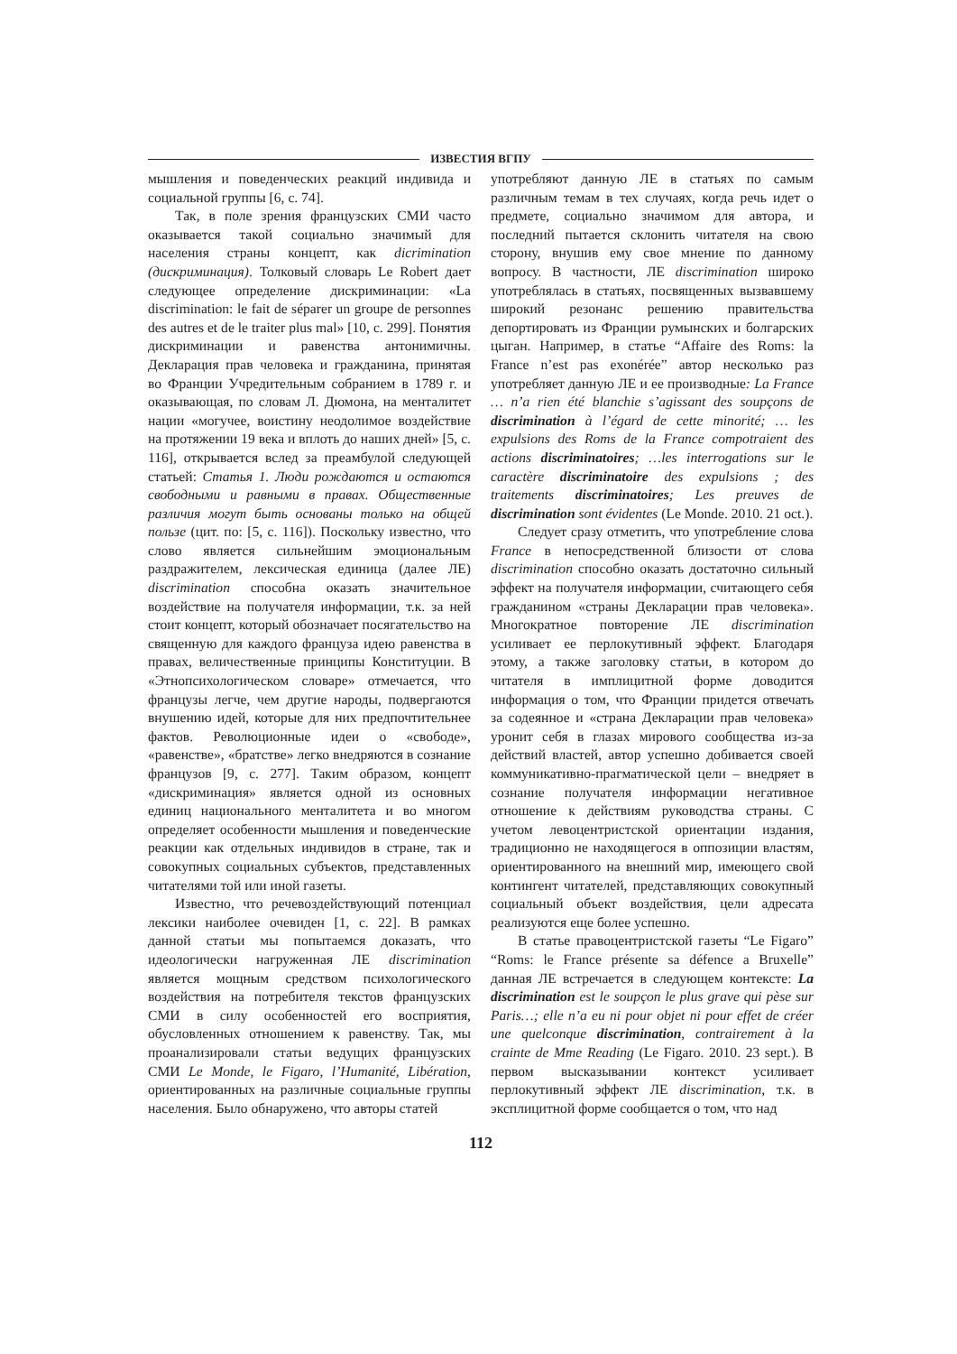ИЗВЕСТИЯ ВГПУ
мышления и поведенческих реакций индивида и социальной группы [6, с. 74].
Так, в поле зрения французских СМИ часто оказывается такой социально значимый для населения страны концепт, как dicrimination (дискриминация). Толковый словарь Le Robert дает следующее определение дискриминации: «La discrimination: le fait de séparer un groupe de personnes des autres et de le traiter plus mal» [10, с. 299]. Понятия дискриминации и равенства антонимичны. Декларация прав человека и гражданина, принятая во Франции Учредительным собранием в 1789 г. и оказывающая, по словам Л. Дюмона, на менталитет нации «могучее, воистину неодолимое воздействие на протяжении 19 века и вплоть до наших дней» [5, с. 116], открывается вслед за преамбулой следующей статьей: Статья 1. Люди рождаются и остаются свободными и равными в правах. Общественные различия могут быть основаны только на общей пользе (цит. по: [5, с. 116]). Поскольку известно, что слово является сильнейшим эмоциональным раздражителем, лексическая единица (далее ЛЕ) discrimination способна оказать значительное воздействие на получателя информации, т.к. за ней стоит концепт, который обозначает посягательство на священную для каждого француза идею равенства в правах, величественные принципы Конституции. В «Этнопсихологическом словаре» отмечается, что французы легче, чем другие народы, подвергаются внушению идей, которые для них предпочтительнее фактов. Революционные идеи о «свободе», «равенстве», «братстве» легко внедряются в сознание французов [9, с. 277]. Таким образом, концепт «дискриминация» является одной из основных единиц национального менталитета и во многом определяет особенности мышления и поведенческие реакции как отдельных индивидов в стране, так и совокупных социальных субъектов, представленных читателями той или иной газеты.
Известно, что речевоздействующий потенциал лексики наиболее очевиден [1, с. 22]. В рамках данной статьи мы попытаемся доказать, что идеологически нагруженная ЛЕ discrimination является мощным средством психологического воздействия на потребителя текстов французских СМИ в силу особенностей его восприятия, обусловленных отношением к равенству. Так, мы проанализировали статьи ведущих французских СМИ Le Monde, le Figaro, l’Humanité, Libération, ориентированных на различные социальные группы населения. Было обнаружено, что авторы статей
употребляют данную ЛЕ в статьях по самым различным темам в тех случаях, когда речь идет о предмете, социально значимом для автора, и последний пытается склонить читателя на свою сторону, внушив ему свое мнение по данному вопросу. В частности, ЛЕ discrimination широко употреблялась в статьях, посвященных вызвавшему широкий резонанс решению правительства депортировать из Франции румынских и болгарских цыган. Например, в статье “Affaire des Roms: la France n’est pas exonérée” автор несколько раз употребляет данную ЛЕ и ее производные: La France … n’a rien été blanchie s’agissant des soupçons de discrimination à l’égard de cette minorité; … les expulsions des Roms de la France compotraient des actions discriminatoires; …les interrogations sur le caractère discriminatoire des expulsions ; des traitements discriminatoires; Les preuves de discrimination sont évidentes (Le Monde. 2010. 21 oct.).
Следует сразу отметить, что употребление слова France в непосредственной близости от слова discrimination способно оказать достаточно сильный эффект на получателя информации, считающего себя гражданином «страны Декларации прав человека». Многократное повторение ЛЕ discrimination усиливает ее перлокутивный эффект. Благодаря этому, а также заголовку статьи, в котором до читателя в имплицитной форме доводится информация о том, что Франции придется отвечать за содеянное и «страна Декларации прав человека» уронит себя в глазах мирового сообщества из-за действий властей, автор успешно добивается своей коммуникативно-прагматической цели – внедряет в сознание получателя информации негативное отношение к действиям руководства страны. С учетом левоцентристской ориентации издания, традиционно не находящегося в оппозиции властям, ориентированного на внешний мир, имеющего свой контингент читателей, представляющих совокупный социальный объект воздействия, цели адресата реализуются еще более успешно.
В статье правоцентристской газеты “Le Figaro” “Roms: le France présente sa défence a Bruxelle” данная ЛЕ встречается в следующем контексте: La discrimination est le soupçon le plus grave qui pèse sur Paris…; elle n’a eu ni pour objet ni pour effet de créer une quelconque discrimination, contrairement à la crainte de Mme Reading (Le Figaro. 2010. 23 sept.). В первом высказывании контекст усиливает перлокутивный эффект ЛЕ discrimination, т.к. в эксплицитной форме сообщается о том, что над
112